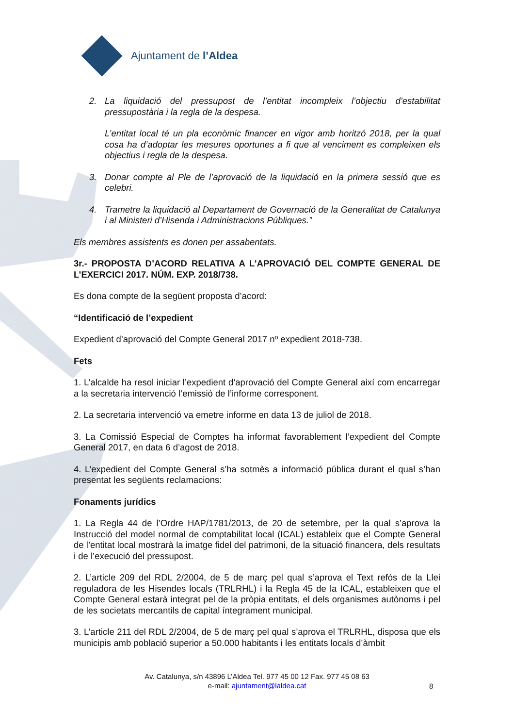Ajuntament de l’Aldea
2. La liquidació del pressupost de l’entitat incompleix l’objectiu d’estabilitat pressupostària i la regla de la despesa.
L’entitat local té un pla econòmic financer en vigor amb horitzó 2018, per la qual cosa ha d’adoptar les mesures oportunes a fi que al venciment es compleixen els objectius i regla de la despesa.
3. Donar compte al Ple de l’aprovació de la liquidació en la primera sessió que es celebri.
4. Trametre la liquidació al Departament de Governació de la Generalitat de Catalunya i al Ministeri d’Hisenda i Administracions Públiques.”
Els membres assistents es donen per assabentats.
3r.- PROPOSTA D’ACORD RELATIVA A L’APROVACIÓ DEL COMPTE GENERAL DE L’EXERCICI 2017. NÚM. EXP. 2018/738.
Es dona compte de la següent proposta d’acord:
“Identificació de l’expedient
Expedient d’aprovació del Compte General 2017 nº expedient 2018-738.
Fets
1. L’alcalde ha resol iniciar l’expedient d’aprovació del Compte General així com encarregar a la secretaria intervenció l’emissió de l’informe corresponent.
2. La secretaria intervenció va emetre informe en data 13 de juliol de 2018.
3. La Comissió Especial de Comptes ha informat favorablement l’expedient del Compte General 2017, en data 6 d’agost de 2018.
4. L’expedient del Compte General s’ha sotmès a informació pública durant el qual s’han presentat les següents reclamacions:
Fonaments jurídics
1. La Regla 44 de l’Ordre HAP/1781/2013, de 20 de setembre, per la qual s’aprova la Instrucció del model normal de comptabilitat local (ICAL) estableix que el Compte General de l’entitat local mostrarà la imatge fidel del patrimoni, de la situació financera, dels resultats i de l’execució del pressupost.
2. L’article 209 del RDL 2/2004, de 5 de març pel qual s’aprova el Text refós de la Llei reguladora de les Hisendes locals (TRLRHL) i la Regla 45 de la ICAL, estableixen que el Compte General estarà integrat pel de la pròpia entitats, el dels organismes autònoms i pel de les societats mercantils de capital íntegrament municipal.
3. L’article 211 del RDL 2/2004, de 5 de març pel qual s’aprova el TRLRHL, disposa que els municipis amb població superior a 50.000 habitants i les entitats locals d’àmbit
Av. Catalunya, s/n 43896 L’Aldea Tel. 977 45 00 12 Fax. 977 45 08 63
e-mail: ajuntament@laldea.cat
8